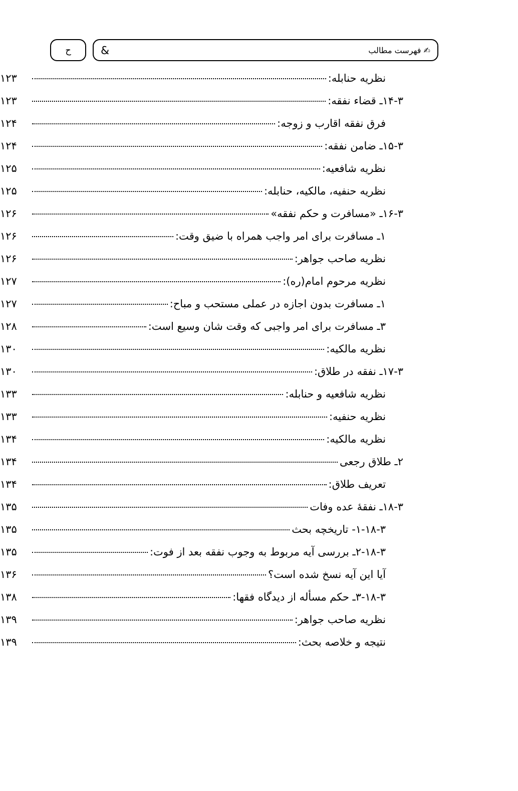✍ فهرست مطالب & ح
نظریه حنابله: ۱۲۳
۱۴-۳ـ قضاء نفقه: ۱۲۳
فرق نفقه اقارب و زوجه: ۱۲۴
۱۵-۳ـ ضامن نفقه: ۱۲۴
نظریه شافعیه: ۱۲۵
نظریه حنفیه، مالکیه، حنابله: ۱۲۵
۱۶-۳ـ «مسافرت و حکم نفقه» ۱۲۶
۱ـ مسافرت برای امر واجب همراه با ضیق وقت: ۱۲۶
نظریه صاحب جواهر: ۱۲۶
نظریه مرحوم امام(ره): ۱۲۷
۱ـ مسافرت بدون اجازه در عملی مستحب و مباح: ۱۲۷
۳ـ مسافرت برای امر واجبی که وقت شان وسیع است: ۱۲۸
نظریه مالکیه: ۱۳۰
۱۷-۳ـ نفقه در طلاق: ۱۳۰
نظریه شافعیه و حنابله: ۱۳۳
نظریه حنفیه: ۱۳۳
نظریه مالکیه: ۱۳۴
۲ـ طلاق رجعی ۱۳۴
تعریف طلاق: ۱۳۴
۱۸-۳ـ نفقهٔ عده وفات ۱۳۵
۱-۱۸-۳- تاریخچه بحث ۱۳۵
۲-۱۸-۳ـ بررسی آیه مربوط به وجوب نفقه بعد از فوت: ۱۳۵
آیا این آیه نسخ شده است؟ ۱۳۶
۳-۱۸-۳ـ حکم مسأله از دیدگاه فقها: ۱۳۸
نظریه صاحب جواهر: ۱۳۹
نتیجه و خلاصه بحث: ۱۳۹